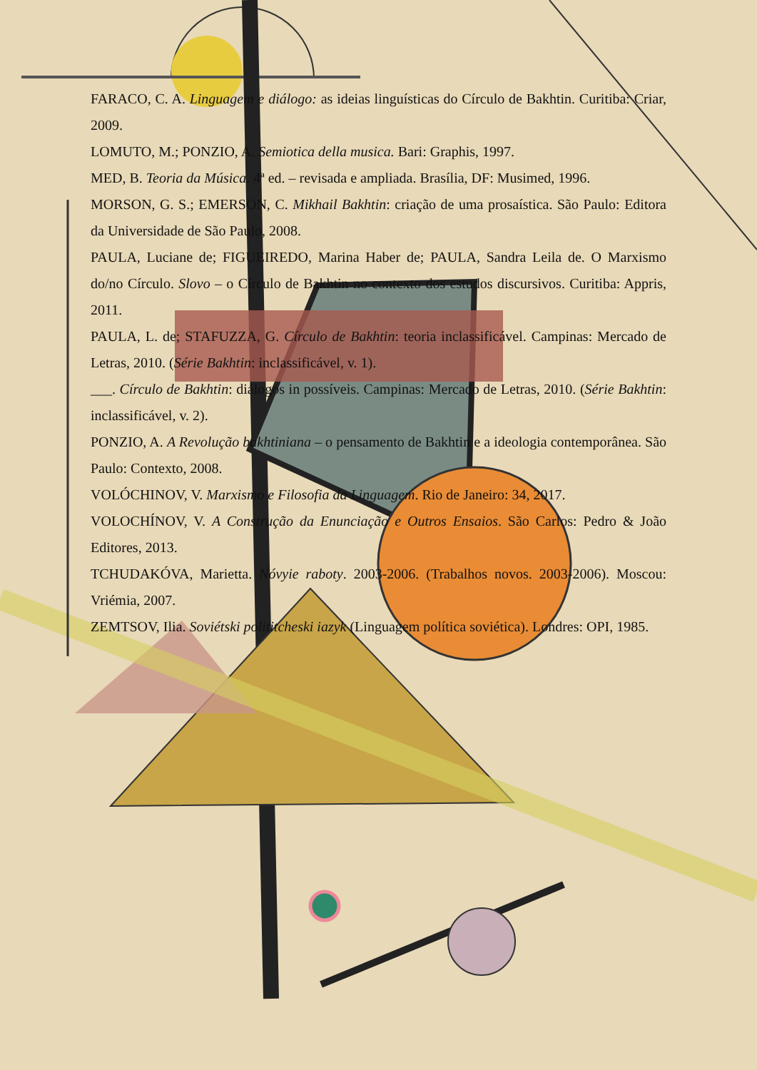FARACO, C. A. Linguagem e diálogo: as ideias linguísticas do Círculo de Bakhtin. Curitiba: Criar, 2009.
LOMUTO, M.; PONZIO, A. Semiotica della musica. Bari: Graphis, 1997.
MED, B. Teoria da Música. 4ª ed. – revisada e ampliada. Brasília, DF: Musimed, 1996.
MORSON, G. S.; EMERSON, C. Mikhail Bakhtin: criação de uma prosaística. São Paulo: Editora da Universidade de São Paulo, 2008.
PAULA, Luciane de; FIGUEIREDO, Marina Haber de; PAULA, Sandra Leila de. O Marxismo do/no Círculo. Slovo – o Círculo de Bakhtin no contexto dos estudos discursivos. Curitiba: Appris, 2011.
PAULA, L. de; STAFUZZA, G. Círculo de Bakhtin: teoria inclassificável. Campinas: Mercado de Letras, 2010. (Série Bakhtin: inclassificável, v. 1).
___. Círculo de Bakhtin: diálogos in possíveis. Campinas: Mercado de Letras, 2010. (Série Bakhtin: inclassificável, v. 2).
PONZIO, A. A Revolução bakhtiniana – o pensamento de Bakhtin e a ideologia contemporânea. São Paulo: Contexto, 2008.
VOLÓCHINOV, V. Marxismo e Filosofia da Linguagem. Rio de Janeiro: 34, 2017.
VOLOCHÍNOV, V. A Construção da Enunciação e Outros Ensaios. São Carlos: Pedro & João Editores, 2013.
TCHUDAKÓVA, Marietta. Nóvyie raboty. 2003-2006. (Trabalhos novos. 2003-2006). Moscou: Vriémia, 2007.
ZEMTSOV, Ilia. Soviétski polititcheski iazyk (Linguagem política soviética). Londres: OPI, 1985.